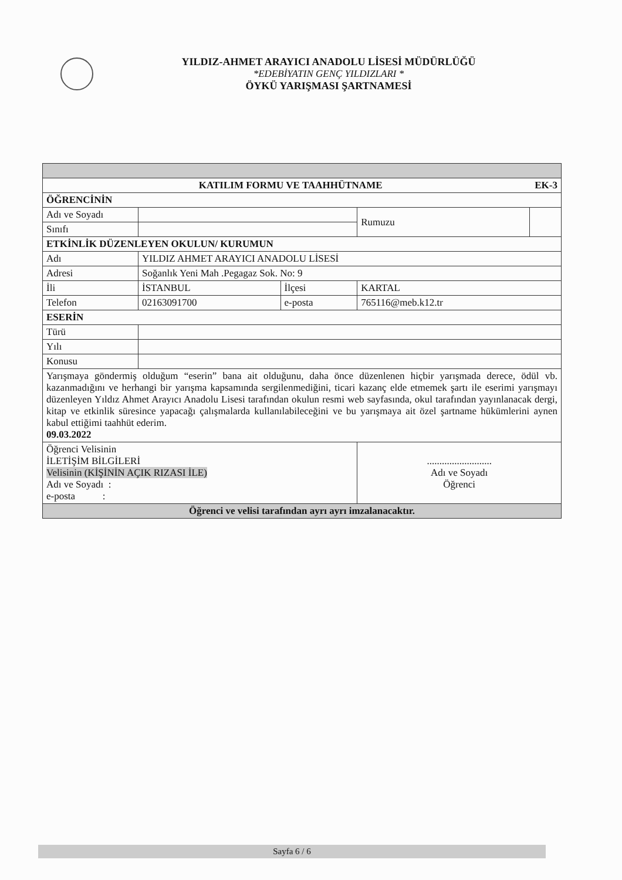YILDIZ-AHMET ARAYICI ANADOLU LİSESİ MÜDÜRLÜĞÜ
*EDEBİYATIN GENÇ YILDIZLARI *
ÖYKÜ YARIŞMASI ŞARTNAMESİ
| KATILIM FORMU VE TAAHHÜTNAME EK-3 | | | | |
| ÖĞRENCİNİN | | | | |
| Adı ve Soyadı | | | Rumuzu | |
| Sınıfı | | | | |
| ETKİNLİK DÜZENLEYEN OKULUN/ KURUMUN | | | | |
| Adı | YILDIZ AHMET ARAYICI ANADOLU LİSESİ | | | |
| Adresi | Soğanlık Yeni Mah .Pegagaz Sok. No: 9 | | | |
| İli | İSTANBUL | İlçesi | KARTAL | |
| Telefon | 02163091700 | e-posta | 765116@meb.k12.tr | |
| ESERİN | | | | |
| Türü | | | | |
| Yılı | | | | |
| Konusu | | | | |
| Yarışmaya göndermiş olduğum “eserin” bana ait olduğunu, daha önce düzenlenen hiçbir yarışmada derece, ödül vb. kazanmadığını ve herhangi bir yarışma kapsamında sergilenmediğini, ticari kazanç elde etmemek şartı ile eserimi yarışmayı düzenleyen Yıldız Ahmet Arayıcı Anadolu Lisesi tarafından okulun resmi web sayfasında, okul tarafından yayınlanacak dergi, kitap ve etkinlik süresince yapacağı çalışmalarda kullanılabileceğini ve bu yarışmaya ait özel şartname hükümlerini aynen kabul ettiğimi taahhüt ederim. 09.03.2022 | | | | |
| Öğrenci Velisinin İLETİŞİM BİLGİLERİ Velisinin (KİŞİNİN AÇIK RIZASI İLE) Adı ve Soyadı : e-posta : | | | .......................... Adı ve Soyadı Öğrenci | |
| Öğrenci ve velisi tarafından ayrı ayrı imzalanacaktır. | | | | |
Sayfa 6 / 6